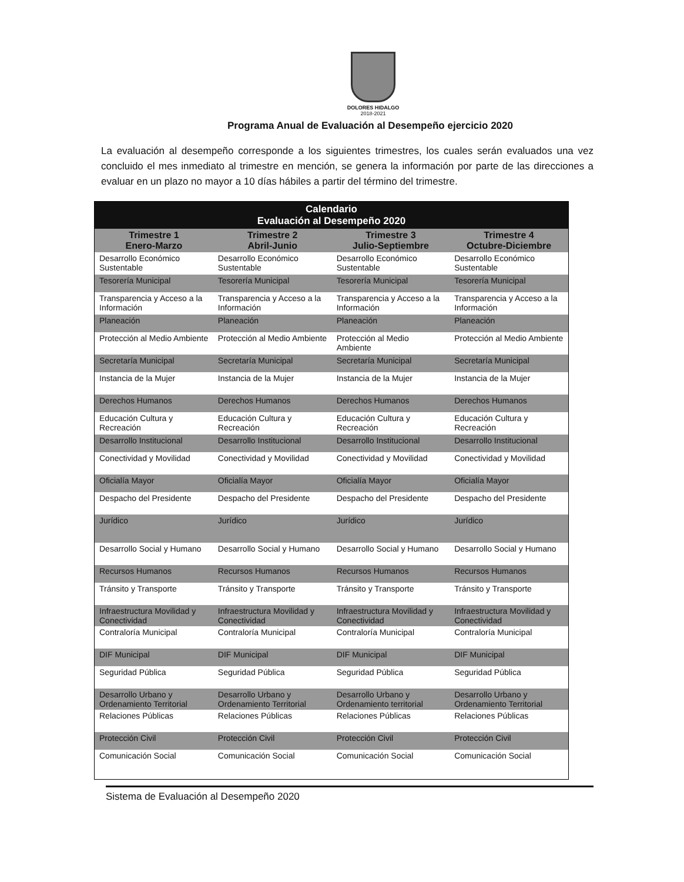DOLORES HIDALGO
2018-2021
Programa Anual de Evaluación al Desempeño ejercicio 2020
La evaluación al desempeño corresponde a los siguientes trimestres, los cuales serán evaluados una vez concluido el mes inmediato al trimestre en mención, se genera la información por parte de las direcciones a evaluar en un plazo no mayor a 10 días hábiles a partir del término del trimestre.
| Calendario Evaluación al Desempeño 2020 | | | |
| --- | --- | --- | --- |
| Trimestre 1 Enero-Marzo | Trimestre 2 Abril-Junio | Trimestre 3 Julio-Septiembre | Trimestre 4 Octubre-Diciembre |
| Desarrollo Económico Sustentable | Desarrollo Económico Sustentable | Desarrollo Económico Sustentable | Desarrollo Económico Sustentable |
| Tesorería Municipal | Tesorería Municipal | Tesorería Municipal | Tesorería Municipal |
| Transparencia y Acceso a la Información | Transparencia y Acceso a la Información | Transparencia y Acceso a la Información | Transparencia y Acceso a la Información |
| Planeación | Planeación | Planeación | Planeación |
| Protección al Medio Ambiente | Protección al Medio Ambiente | Protección al Medio Ambiente | Protección al Medio Ambiente |
| Secretaría Municipal | Secretaría Municipal | Secretaría Municipal | Secretaría Municipal |
| Instancia de la Mujer | Instancia de la Mujer | Instancia de la Mujer | Instancia de la Mujer |
| Derechos Humanos | Derechos Humanos | Derechos Humanos | Derechos Humanos |
| Educación Cultura y Recreación | Educación Cultura y Recreación | Educación Cultura y Recreación | Educación Cultura y Recreación |
| Desarrollo Institucional | Desarrollo Institucional | Desarrollo Institucional | Desarrollo Institucional |
| Conectividad y Movilidad | Conectividad y Movilidad | Conectividad y Movilidad | Conectividad y Movilidad |
| Oficialía Mayor | Oficialía Mayor | Oficialía Mayor | Oficialía Mayor |
| Despacho del Presidente | Despacho del Presidente | Despacho del Presidente | Despacho del Presidente |
| Jurídico | Jurídico | Jurídico | Jurídico |
| Desarrollo Social y Humano | Desarrollo Social y Humano | Desarrollo Social y Humano | Desarrollo Social y Humano |
| Recursos Humanos | Recursos Humanos | Recursos Humanos | Recursos Humanos |
| Tránsito y Transporte | Tránsito y Transporte | Tránsito y Transporte | Tránsito y Transporte |
| Infraestructura Movilidad y Conectividad | Infraestructura Movilidad y Conectividad | Infraestructura Movilidad y Conectividad | Infraestructura Movilidad y Conectividad |
| Contraloría Municipal | Contraloría Municipal | Contraloría Municipal | Contraloría Municipal |
| DIF Municipal | DIF Municipal | DIF Municipal | DIF Municipal |
| Seguridad Pública | Seguridad Pública | Seguridad Pública | Seguridad Pública |
| Desarrollo Urbano y Ordenamiento Territorial | Desarrollo Urbano y Ordenamiento Territorial | Desarrollo Urbano y Ordenamiento territorial | Desarrollo Urbano y Ordenamiento Territorial |
| Relaciones Públicas | Relaciones Públicas | Relaciones Públicas | Relaciones Públicas |
| Protección Civil | Protección Civil | Protección Civil | Protección Civil |
| Comunicación Social | Comunicación Social | Comunicación Social | Comunicación Social |
Sistema de Evaluación al Desempeño 2020